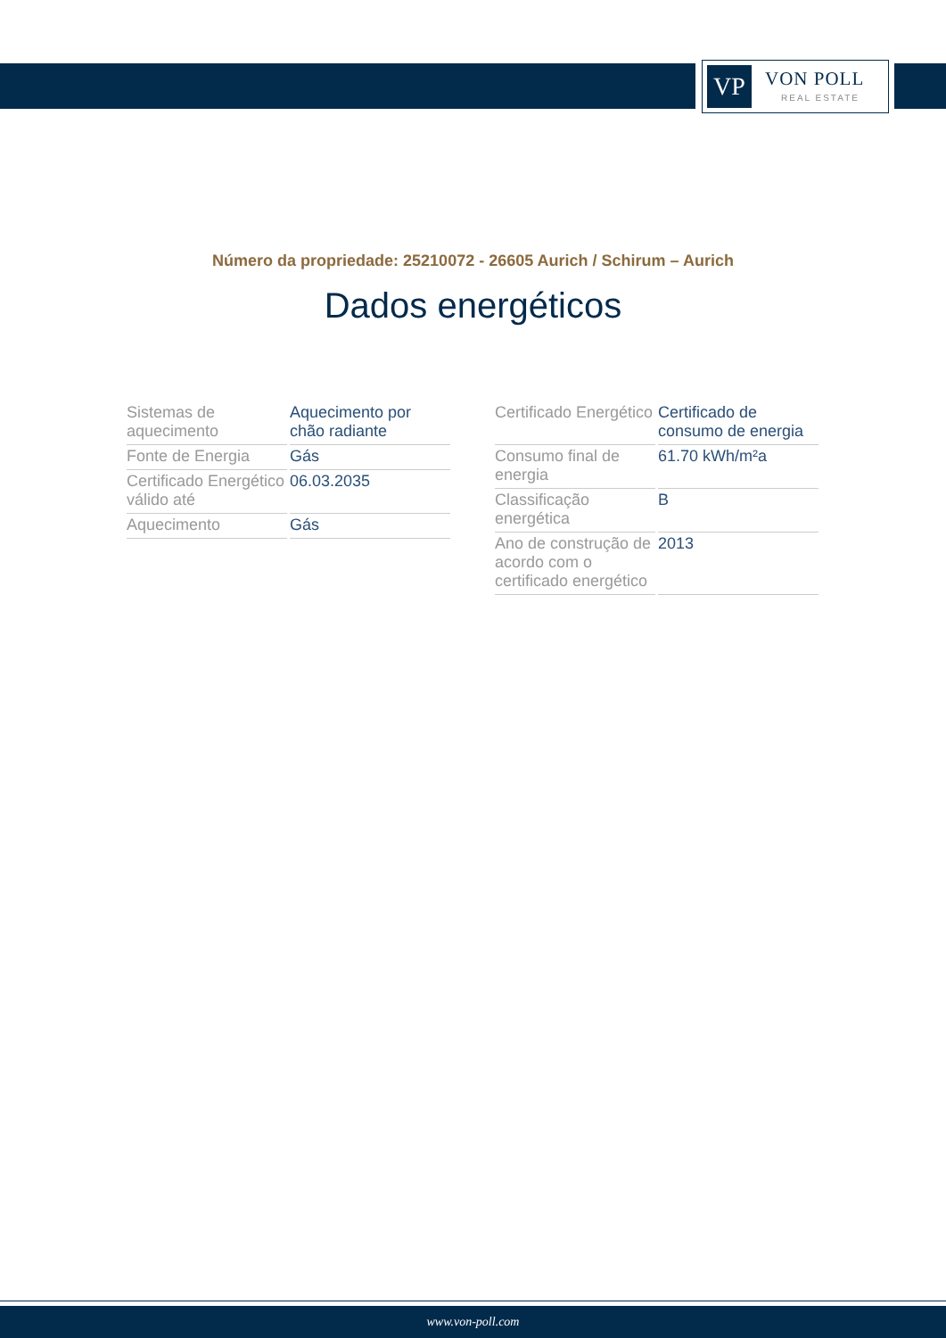VP VON POLL
REAL ESTATE
Número da propriedade: 25210072 - 26605 Aurich / Schirum – Aurich
Dados energéticos
| Sistemas de aquecimento | Aquecimento por chão radiante |
| Fonte de Energia | Gás |
| Certificado Energético válido até | 06.03.2035 |
| Aquecimento | Gás |
| Certificado Energético | Certificado de consumo de energia |
| Consumo final de energia | 61.70 kWh/m²a |
| Classificação energética | B |
| Ano de construção de acordo com o certificado energético | 2013 |
www.von-poll.com